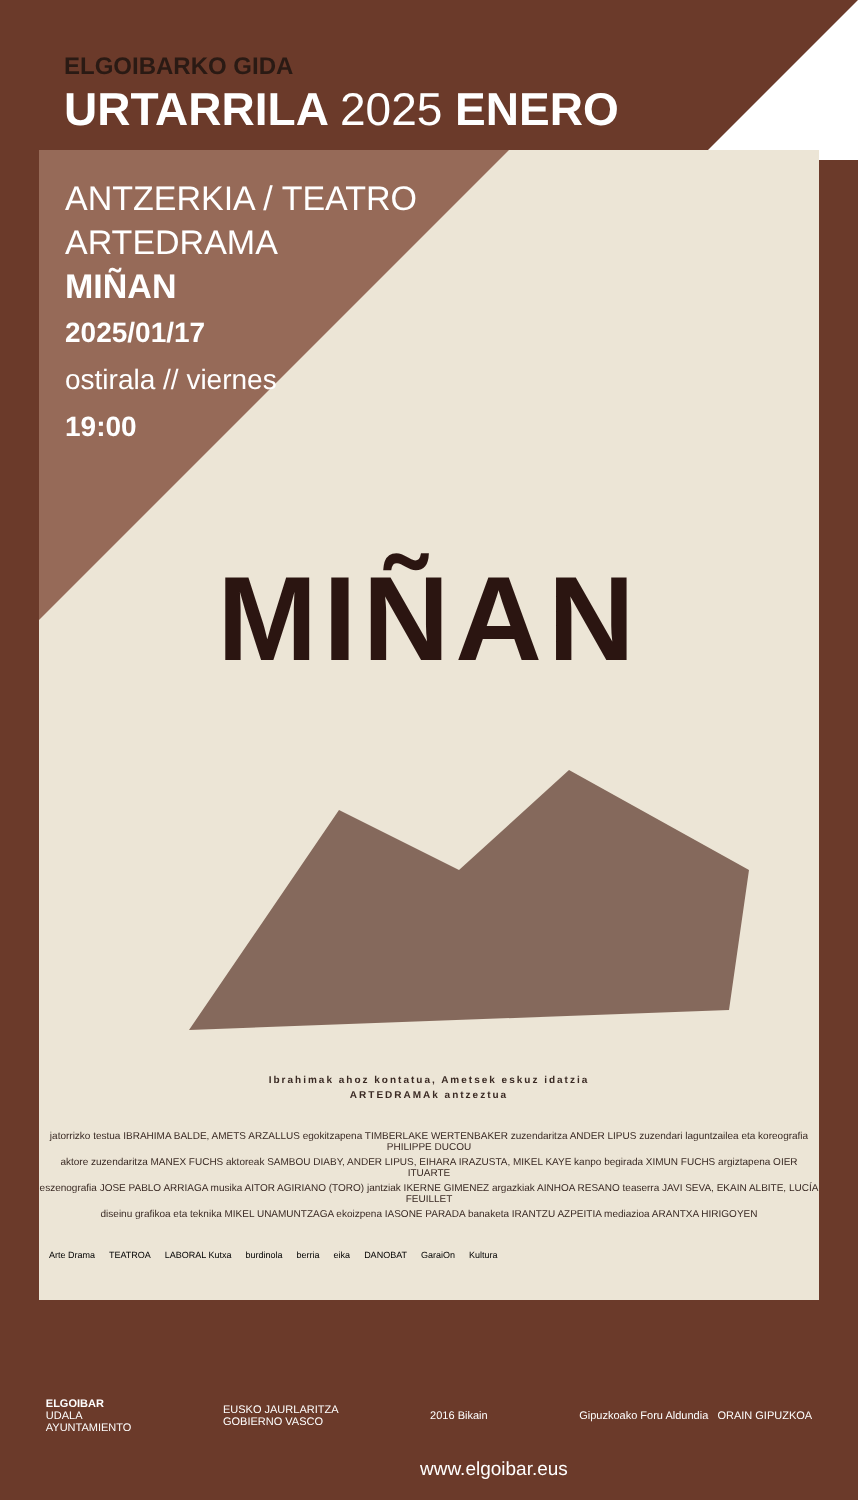ELGOIBARKO GIDA
URTARRILA 2025 ENERO
ANTZERKIA / TEATRO
ARTEDRAMA
MIÑAN
2025/01/17
ostirala // viernes
19:00
MIÑAN
Ibrahimak ahoz kontatua, Ametsek eskuz idatzia
ARTEDRAMAk antzeztua
jatorrizko testua IBRAHIMA BALDE, AMETS ARZALLUS egokitzapena TIMBERLAKE WERTENBAKER zuzendaritza ANDER LIPUS zuzendari laguntzailea eta koreografia PHILIPPE DUCOU
aktore zuzendaritza MANEX FUCHS aktoreak SAMBOU DIABY, ANDER LIPUS, EIHARA IRAZUSTA, MIKEL KAYE kanpo begirada XIMUN FUCHS argiztapena OIER ITUARTE
eszenografia JOSE PABLO ARRIAGA musika AITOR AGIRIANO (TORO) jantziak IKERNE GIMENEZ argazkiak AINHOA RESANO teaserra JAVI SEVA, EKAIN ALBITE, LUCÍA FEUILLET
diseinu grafikoa eta teknika MIKEL UNAMUNTZAGA ekoizpena IASONE PARADA banaketa IRANTZU AZPEITIA mediazioa ARANTXA HIRIGOYEN
Arte Drama TEATROA LABORAL Kutxa burdinola berria eika DANOBAT GaraiOn Kultura
ELGOIBAR
UDALA
AYUNTAMIENTO
EUSKO JAURLARITZA
GOBIERNO VASCO
2016 Bikain
Gipuzkoako Foru Aldundia ORAIN GIPUZKOA
www.elgoibar.eus